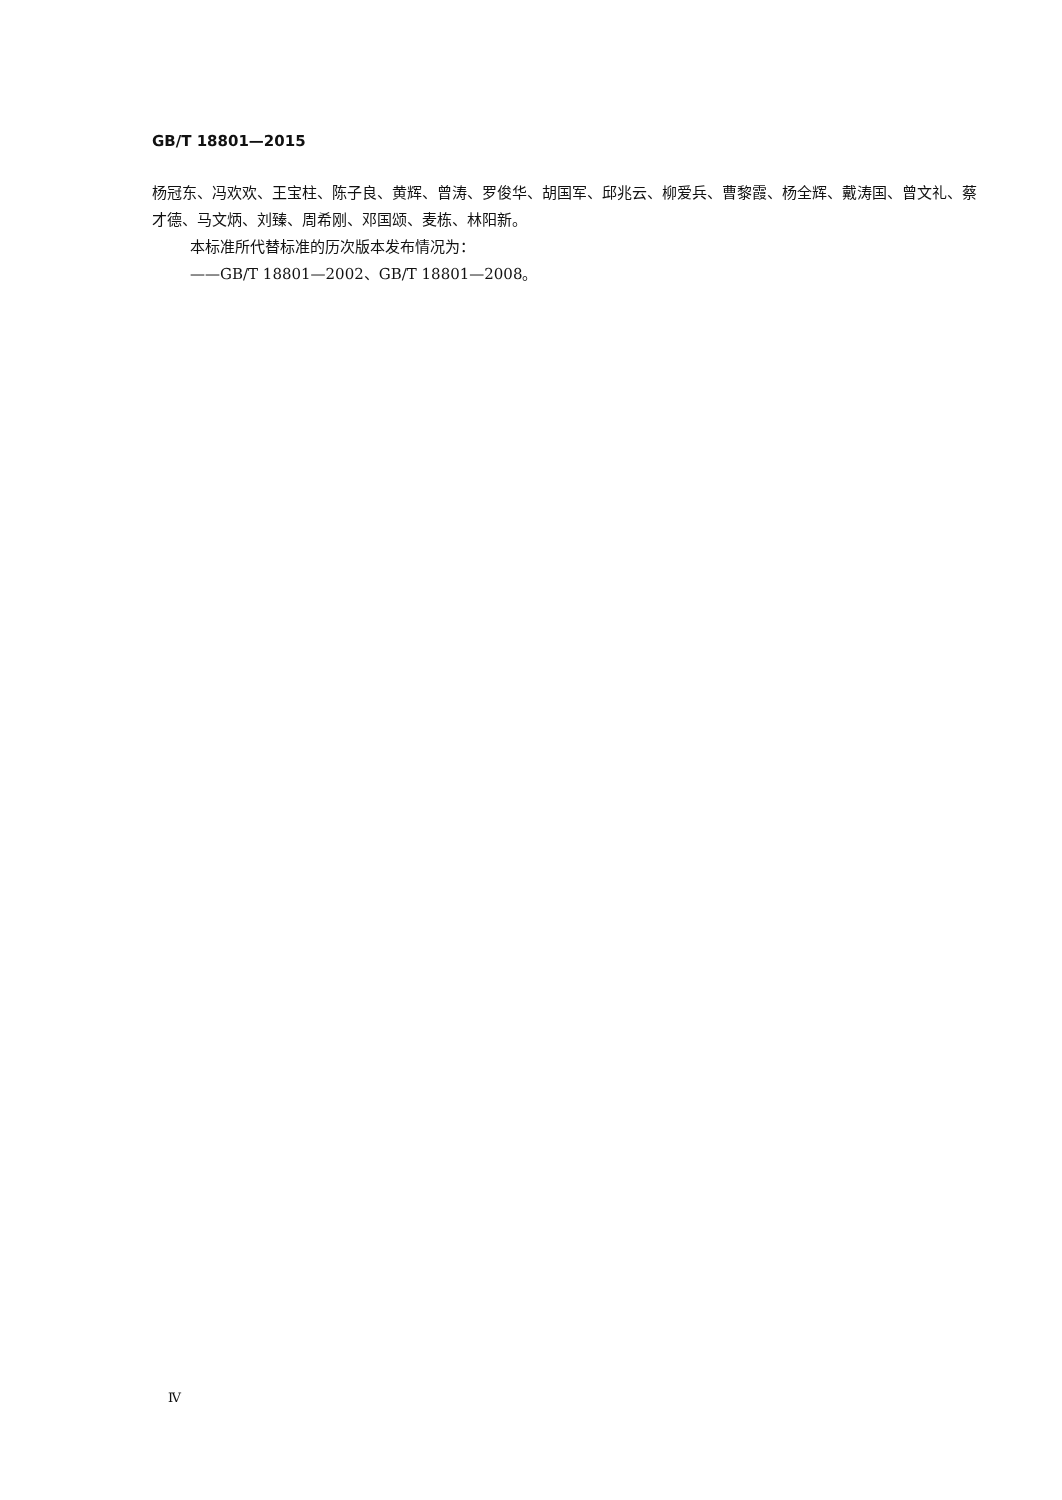GB/T 18801—2015
杨冠东、冯欢欢、王宝柱、陈子良、黄辉、曾涛、罗俊华、胡国军、邱兆云、柳爱兵、曹黎霞、杨全辉、戴涛国、曾文礼、蔡才德、马文炳、刘臻、周希刚、邓国颂、麦栋、林阳新。
本标准所代替标准的历次版本发布情况为：
——GB/T 18801—2002、GB/T 18801—2008。
Ⅳ